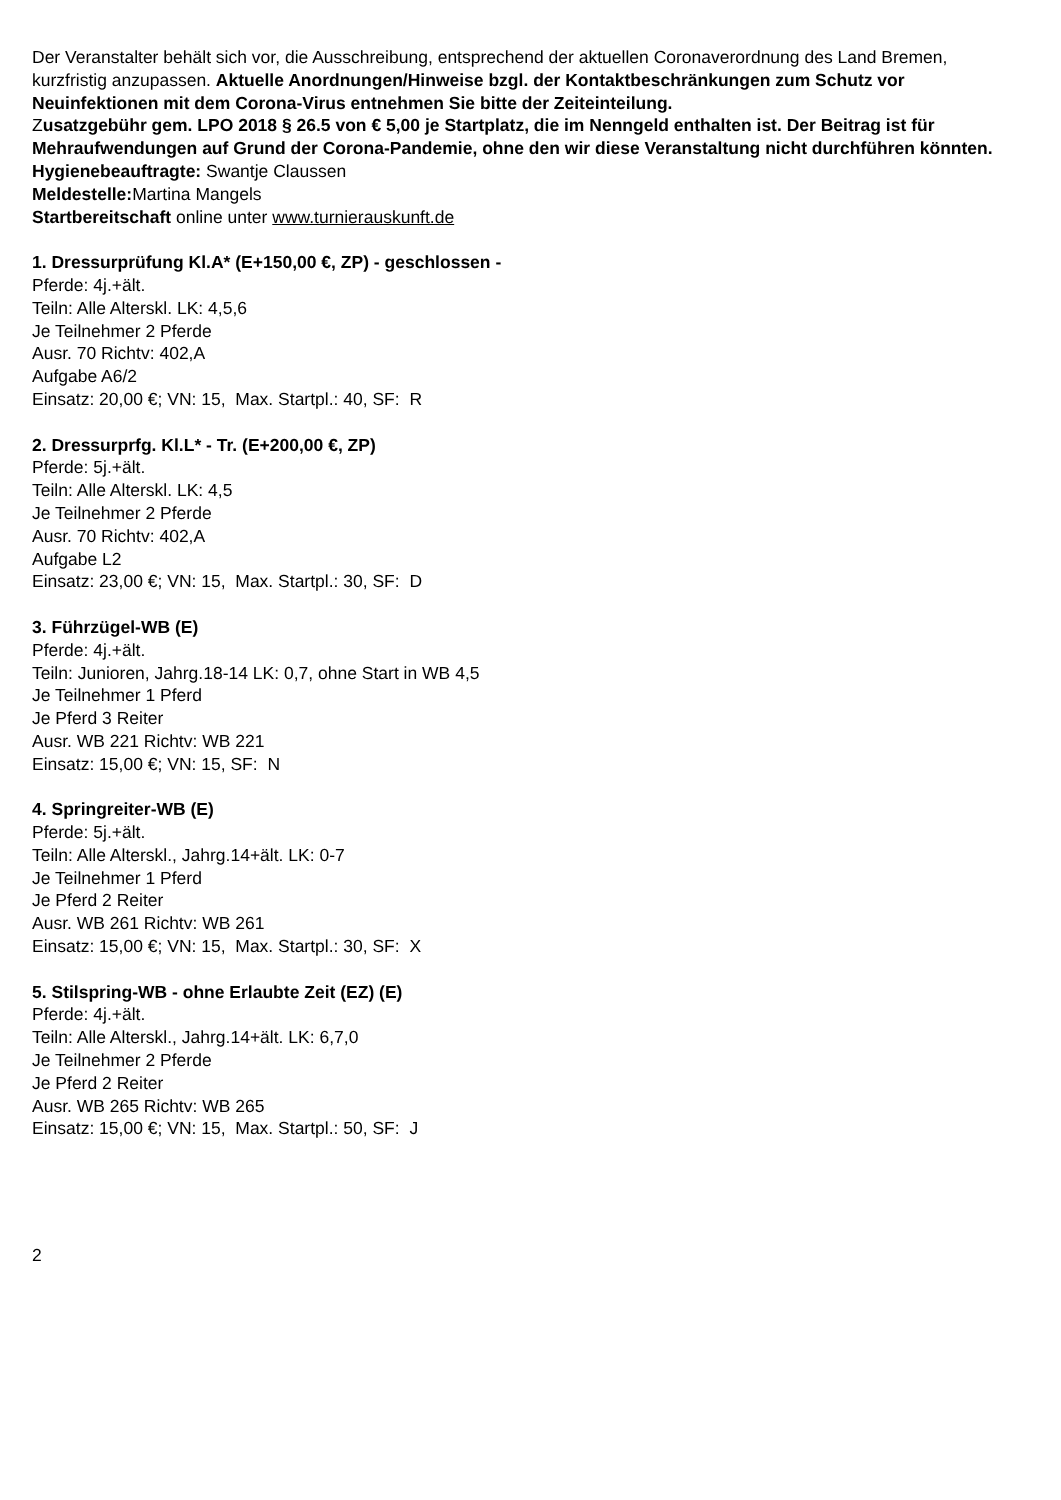Der Veranstalter behält sich vor, die Ausschreibung, entsprechend der aktuellen Coronaverordnung des Land Bremen, kurzfristig anzupassen. Aktuelle Anordnungen/Hinweise bzgl. der Kontaktbeschränkungen zum Schutz vor Neuinfektionen mit dem Corona-Virus entnehmen Sie bitte der Zeiteinteilung.
Zusatzgebühr gem. LPO 2018 § 26.5 von € 5,00 je Startplatz, die im Nenngeld enthalten ist. Der Beitrag ist für Mehraufwendungen auf Grund der Corona-Pandemie, ohne den wir diese Veranstaltung nicht durchführen könnten.
Hygienebeauftragte: Swantje Claussen
Meldestelle: Martina Mangels
Startbereitschaft online unter www.turnierauskunft.de
1. Dressurprüfung Kl.A* (E+150,00 €, ZP) - geschlossen -
Pferde: 4j.+ält.
Teiln: Alle Alterskl. LK: 4,5,6
Je Teilnehmer 2 Pferde
Ausr. 70 Richtv: 402,A
Aufgabe A6/2
Einsatz: 20,00 €; VN: 15, Max. Startpl.: 40, SF: R
2. Dressurprfg. Kl.L* - Tr. (E+200,00 €, ZP)
Pferde: 5j.+ält.
Teiln: Alle Alterskl. LK: 4,5
Je Teilnehmer 2 Pferde
Ausr. 70 Richtv: 402,A
Aufgabe L2
Einsatz: 23,00 €; VN: 15, Max. Startpl.: 30, SF: D
3. Führzügel-WB (E)
Pferde: 4j.+ält.
Teiln: Junioren, Jahrg.18-14 LK: 0,7, ohne Start in WB 4,5
Je Teilnehmer 1 Pferd
Je Pferd 3 Reiter
Ausr. WB 221 Richtv: WB 221
Einsatz: 15,00 €; VN: 15, SF: N
4. Springreiter-WB (E)
Pferde: 5j.+ält.
Teiln: Alle Alterskl., Jahrg.14+ält. LK: 0-7
Je Teilnehmer 1 Pferd
Je Pferd 2 Reiter
Ausr. WB 261 Richtv: WB 261
Einsatz: 15,00 €; VN: 15, Max. Startpl.: 30, SF: X
5. Stilspring-WB - ohne Erlaubte Zeit (EZ) (E)
Pferde: 4j.+ält.
Teiln: Alle Alterskl., Jahrg.14+ält. LK: 6,7,0
Je Teilnehmer 2 Pferde
Je Pferd 2 Reiter
Ausr. WB 265 Richtv: WB 265
Einsatz: 15,00 €; VN: 15, Max. Startpl.: 50, SF: J
2